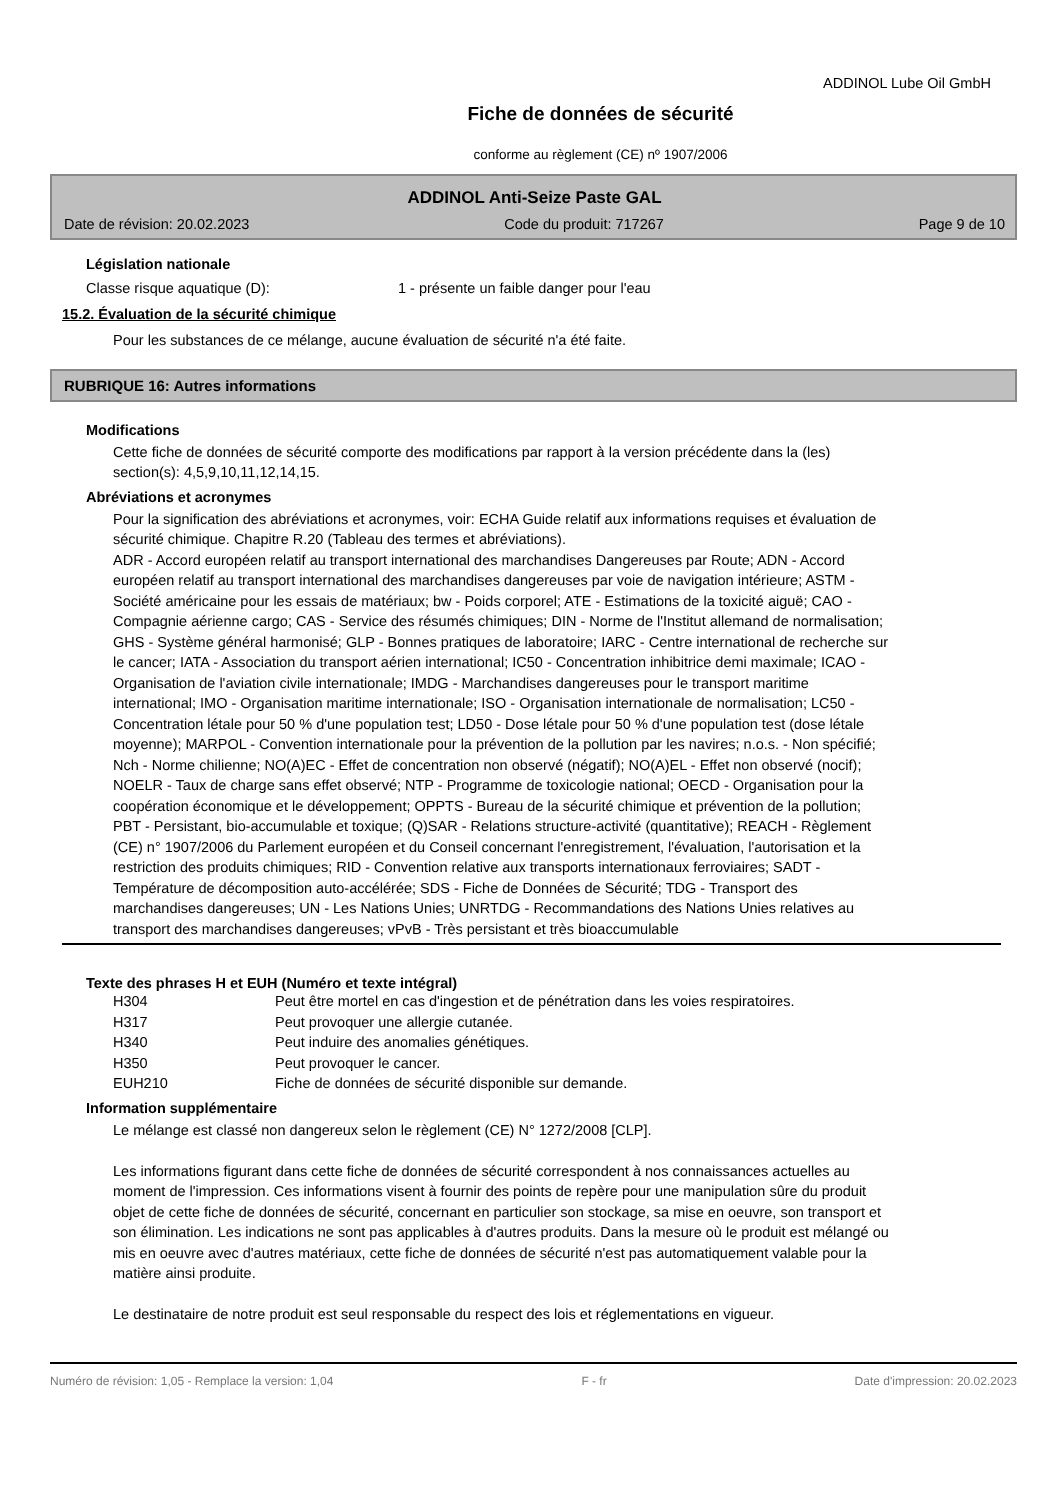ADDINOL Lube Oil GmbH
Fiche de données de sécurité
conforme au règlement (CE) nº 1907/2006
ADDINOL Anti-Seize Paste GAL
Date de révision: 20.02.2023 Code du produit: 717267 Page 9 de 10
Législation nationale
Classe risque aquatique (D): 1 - présente un faible danger pour l'eau
15.2. Évaluation de la sécurité chimique
Pour les substances de ce mélange, aucune évaluation de sécurité n'a été faite.
RUBRIQUE 16: Autres informations
Modifications
Cette fiche de données de sécurité comporte des modifications par rapport à la version précédente dans la (les) section(s): 4,5,9,10,11,12,14,15.
Abréviations et acronymes
Pour la signification des abréviations et acronymes, voir: ECHA Guide relatif aux informations requises et évaluation de sécurité chimique. Chapitre R.20 (Tableau des termes et abréviations).
ADR - Accord européen relatif au transport international des marchandises Dangereuses par Route; ADN - Accord européen relatif au transport international des marchandises dangereuses par voie de navigation intérieure; ASTM - Société américaine pour les essais de matériaux; bw - Poids corporel; ATE - Estimations de la toxicité aiguë; CAO - Compagnie aérienne cargo; CAS - Service des résumés chimiques; DIN - Norme de l'Institut allemand de normalisation; GHS - Système général harmonisé; GLP - Bonnes pratiques de laboratoire; IARC - Centre international de recherche sur le cancer; IATA - Association du transport aérien international; IC50 - Concentration inhibitrice demi maximale; ICAO - Organisation de l'aviation civile internationale; IMDG - Marchandises dangereuses pour le transport maritime international; IMO - Organisation maritime internationale; ISO - Organisation internationale de normalisation; LC50 - Concentration létale pour 50 % d'une population test; LD50 - Dose létale pour 50 % d'une population test (dose létale moyenne); MARPOL - Convention internationale pour la prévention de la pollution par les navires; n.o.s. - Non spécifié; Nch - Norme chilienne; NO(A)EC - Effet de concentration non observé (négatif); NO(A)EL - Effet non observé (nocif); NOELR - Taux de charge sans effet observé; NTP - Programme de toxicologie national; OECD - Organisation pour la coopération économique et le développement; OPPTS - Bureau de la sécurité chimique et prévention de la pollution; PBT - Persistant, bio-accumulable et toxique; (Q)SAR - Relations structure-activité (quantitative); REACH - Règlement (CE) n° 1907/2006 du Parlement européen et du Conseil concernant l'enregistrement, l'évaluation, l'autorisation et la restriction des produits chimiques; RID - Convention relative aux transports internationaux ferroviaires; SADT - Température de décomposition auto-accélérée; SDS - Fiche de Données de Sécurité; TDG - Transport des marchandises dangereuses; UN - Les Nations Unies; UNRTDG - Recommandations des Nations Unies relatives au transport des marchandises dangereuses; vPvB - Très persistant et très bioaccumulable
Texte des phrases H et EUH (Numéro et texte intégral)
| H304 | Peut être mortel en cas d'ingestion et de pénétration dans les voies respiratoires. |
| H317 | Peut provoquer une allergie cutanée. |
| H340 | Peut induire des anomalies génétiques. |
| H350 | Peut provoquer le cancer. |
| EUH210 | Fiche de données de sécurité disponible sur demande. |
Information supplémentaire
Le mélange est classé non dangereux selon le règlement (CE) N° 1272/2008 [CLP].
Les informations figurant dans cette fiche de données de sécurité correspondent à nos connaissances actuelles au moment de l'impression. Ces informations visent à fournir des points de repère pour une manipulation sûre du produit objet de cette fiche de données de sécurité, concernant en particulier son stockage, sa mise en oeuvre, son transport et son élimination. Les indications ne sont pas applicables à d'autres produits. Dans la mesure où le produit est mélangé ou mis en oeuvre avec d'autres matériaux, cette fiche de données de sécurité n'est pas automatiquement valable pour la matière ainsi produite.
Le destinataire de notre produit est seul responsable du respect des lois et réglementations en vigueur.
Numéro de révision: 1,05 - Remplace la version: 1,04 F - fr Date d'impression: 20.02.2023